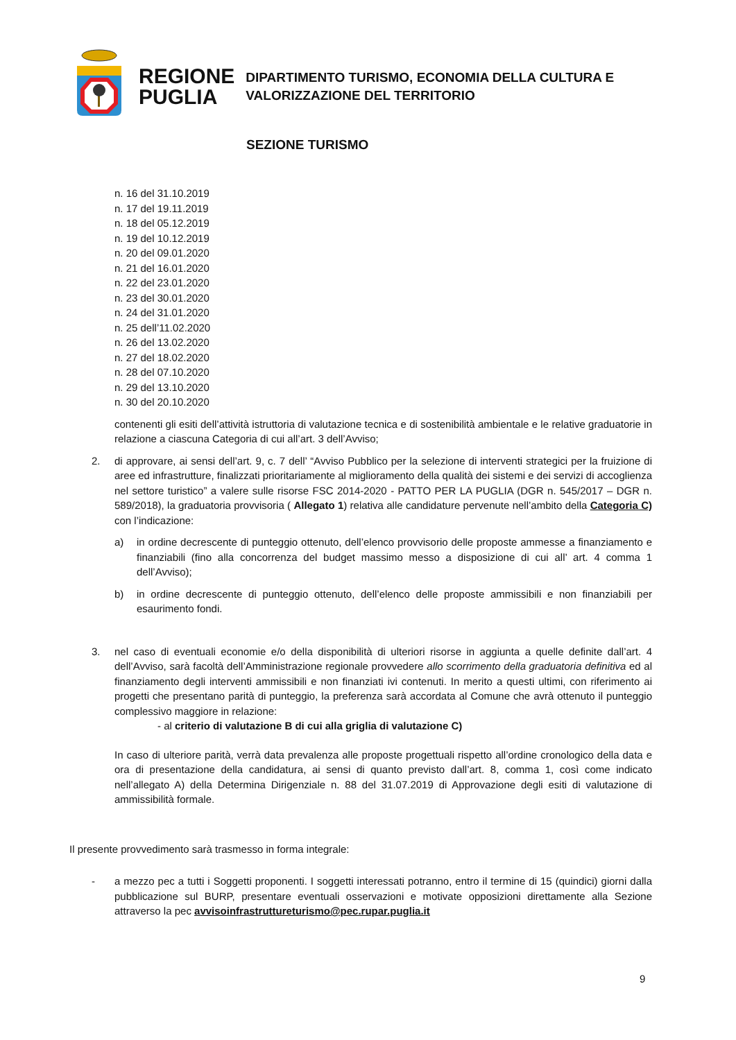REGIONE
PUGLIA
DIPARTIMENTO TURISMO, ECONOMIA DELLA CULTURA E
VALORIZZAZIONE DEL TERRITORIO
SEZIONE TURISMO
n. 16 del 31.10.2019
n. 17 del 19.11.2019
n. 18 del 05.12.2019
n. 19 del 10.12.2019
n. 20 del 09.01.2020
n. 21 del 16.01.2020
n. 22 del 23.01.2020
n. 23 del 30.01.2020
n. 24 del 31.01.2020
n. 25 dell’11.02.2020
n. 26 del 13.02.2020
n. 27 del 18.02.2020
n. 28 del 07.10.2020
n. 29 del 13.10.2020
n. 30 del 20.10.2020
contenenti gli esiti dell’attività istruttoria di valutazione tecnica e di sostenibilità ambientale e le relative graduatorie in relazione a ciascuna Categoria di cui all’art. 3 dell’Avviso;
2. di approvare, ai sensi dell’art. 9, c. 7 dell’ “Avviso Pubblico per la selezione di interventi strategici per la fruizione di aree ed infrastrutture, finalizzati prioritariamente al miglioramento della qualità dei sistemi e dei servizi di accoglienza nel settore turistico” a valere sulle risorse FSC 2014-2020 - PATTO PER LA PUGLIA (DGR n. 545/2017 – DGR n. 589/2018), la graduatoria provvisoria ( Allegato 1) relativa alle candidature pervenute nell’ambito della Categoria C) con l’indicazione:
a) in ordine decrescente di punteggio ottenuto, dell’elenco provvisorio delle proposte ammesse a finanziamento e finanziabili (fino alla concorrenza del budget massimo messo a disposizione di cui all’ art. 4 comma 1 dell’Avviso);
b) in ordine decrescente di punteggio ottenuto, dell’elenco delle proposte ammissibili e non finanziabili per esaurimento fondi.
3. nel caso di eventuali economie e/o della disponibilità di ulteriori risorse in aggiunta a quelle definite dall’art. 4 dell’Avviso, sarà facoltà dell’Amministrazione regionale provvedere allo scorrimento della graduatoria definitiva ed al finanziamento degli interventi ammissibili e non finanziati ivi contenuti. In merito a questi ultimi, con riferimento ai progetti che presentano parità di punteggio, la preferenza sarà accordata al Comune che avrà ottenuto il punteggio complessivo maggiore in relazione:
- al criterio di valutazione B di cui alla griglia di valutazione C)
In caso di ulteriore parità, verrà data prevalenza alle proposte progettuali rispetto all’ordine cronologico della data e ora di presentazione della candidatura, ai sensi di quanto previsto dall’art. 8, comma 1, così come indicato nell’allegato A) della Determina Dirigenziale n. 88 del 31.07.2019 di Approvazione degli esiti di valutazione di ammissibilità formale.
Il presente provvedimento sarà trasmesso in forma integrale:
- a mezzo pec a tutti i Soggetti proponenti. I soggetti interessati potranno, entro il termine di 15 (quindici) giorni dalla pubblicazione sul BURP, presentare eventuali osservazioni e motivate opposizioni direttamente alla Sezione attraverso la pec avvisoinfrastruttureturismo@pec.rupar.puglia.it
9